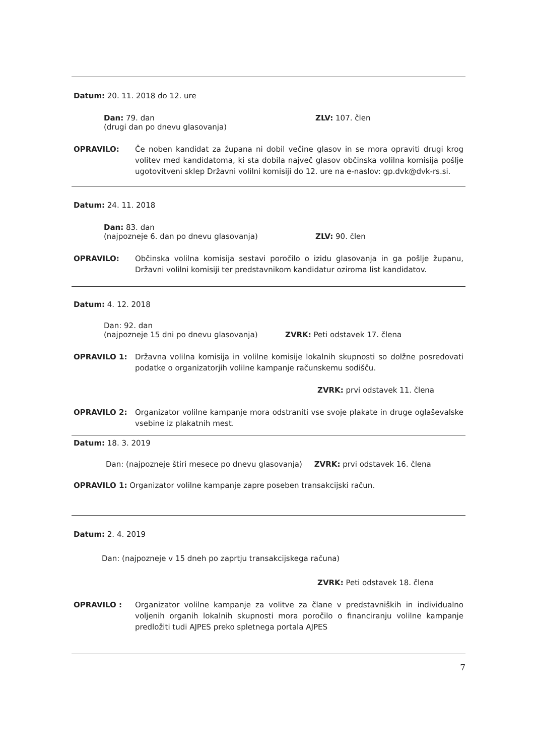Datum: 20. 11. 2018 do 12. ure
Dan: 79. dan
(drugi dan po dnevu glasovanja)
ZLV: 107. člen
OPRAVILO: Če noben kandidat za župana ni dobil večine glasov in se mora opraviti drugi krog volitev med kandidatoma, ki sta dobila največ glasov občinska volilna komisija pošlje ugotovitveni sklep Državni volilni komisiji do 12. ure na e-naslov: gp.dvk@dvk-rs.si.
Datum: 24. 11. 2018
Dan: 83. dan
(najpozneje 6. dan po dnevu glasovanja)
ZLV: 90. člen
OPRAVILO: Občinska volilna komisija sestavi poročilo o izidu glasovanja in ga pošlje županu, Državni volilni komisiji ter predstavnikom kandidatur oziroma list kandidatov.
Datum: 4. 12. 2018
Dan: 92. dan
(najpozneje 15 dni po dnevu glasovanja)
ZVRK: Peti odstavek 17. člena
OPRAVILO 1: Državna volilna komisija in volilne komisije lokalnih skupnosti so dolžne posredovati podatke o organizatorjih volilne kampanje računskemu sodišču.
ZVRK: prvi odstavek 11. člena
OPRAVILO 2: Organizator volilne kampanje mora odstraniti vse svoje plakate in druge oglaševalske vsebine iz plakatnih mest.
Datum: 18. 3. 2019
Dan: (najpozneje štiri mesece po dnevu glasovanja) ZVRK: prvi odstavek 16. člena
OPRAVILO 1: Organizator volilne kampanje zapre poseben transakcijski račun.
Datum: 2. 4. 2019
Dan: (najpozneje v 15 dneh po zaprtju transakcijskega računa)
ZVRK: Peti odstavek 18. člena
OPRAVILO : Organizator volilne kampanje za volitve za člane v predstavniških in individualno voljenih organih lokalnih skupnosti mora poročilo o financiranju volilne kampanje predložiti tudi AJPES preko spletnega portala AJPES
7